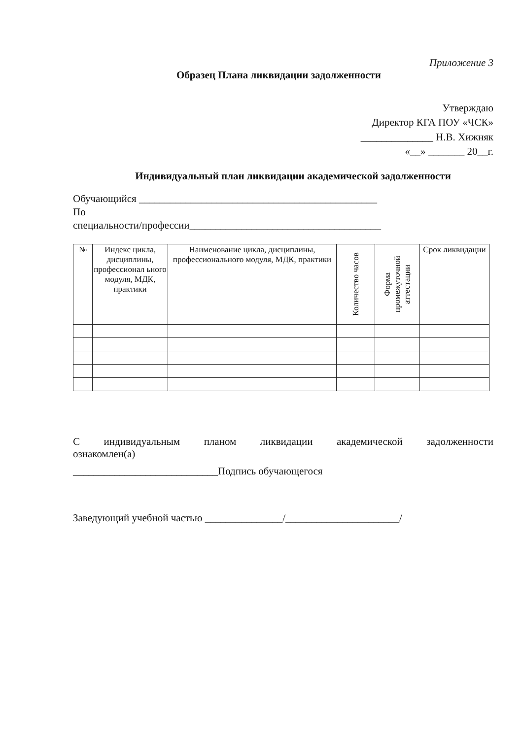Приложение 3
Образец Плана ликвидации задолженности
Утверждаю
Директор КГА ПОУ «ЧСК»
______________ Н.В. Хижняк
«__» _______ 20__г.
Индивидуальный план ликвидации академической задолженности
Обучающийся ______________________________________________
По
специальности/профессии_____________________________________
| № | Индекс цикла, дисциплины, профессионал ьного модуля, МДК, практики | Наименование цикла, дисциплины, профессионального модуля, МДК, практики | Количество часов | Форма промежуточной аттестации | Срок ликвидации |
| --- | --- | --- | --- | --- | --- |
С индивидуальным планом ликвидации академической задолженности
ознакомлен(а)
____________________________Подпись обучающегося
Заведующий учебной частью _______________/______________________/